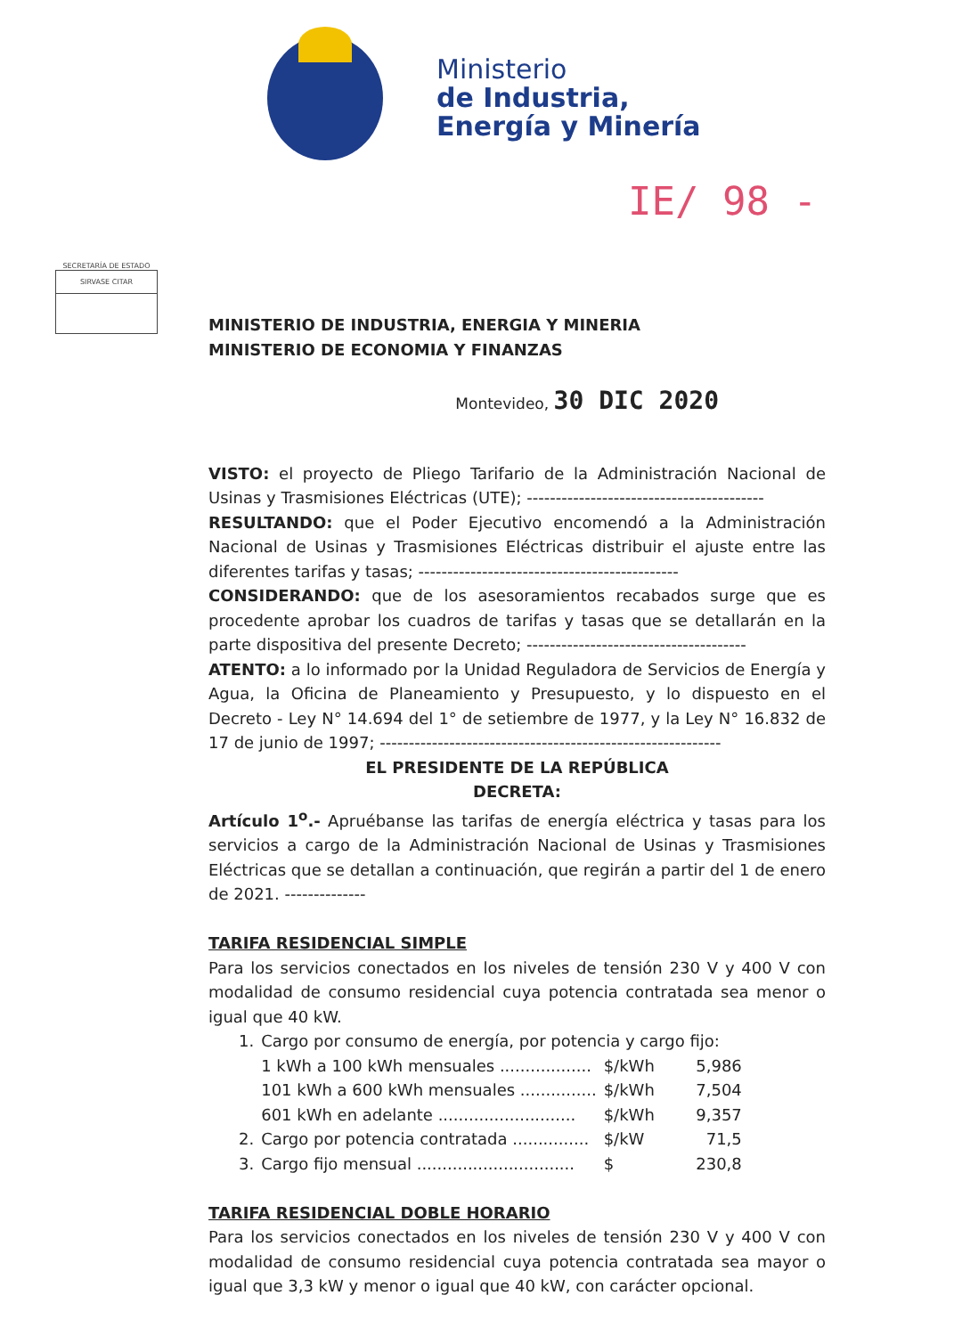Ministerio
de Industria,
Energía y Minería
IE/ 98 -
SECRETARÍA DE ESTADO
SIRVASE CITAR
MINISTERIO DE INDUSTRIA, ENERGIA Y MINERIA
MINISTERIO DE ECONOMIA Y FINANZAS
Montevideo, 30 DIC 2020
VISTO: el proyecto de Pliego Tarifario de la Administración Nacional de Usinas y Trasmisiones Eléctricas (UTE); -----------------------------------------
RESULTANDO: que el Poder Ejecutivo encomendó a la Administración Nacional de Usinas y Trasmisiones Eléctricas distribuir el ajuste entre las diferentes tarifas y tasas; ---------------------------------------------
CONSIDERANDO: que de los asesoramientos recabados surge que es procedente aprobar los cuadros de tarifas y tasas que se detallarán en la parte dispositiva del presente Decreto; --------------------------------------
ATENTO: a lo informado por la Unidad Reguladora de Servicios de Energía y Agua, la Oficina de Planeamiento y Presupuesto, y lo dispuesto en el Decreto - Ley N° 14.694 del 1° de setiembre de 1977, y la Ley N° 16.832 de 17 de junio de 1997; -----------------------------------------------------------
EL PRESIDENTE DE LA REPÚBLICA
DECRETA:
Artículo 1<sup>o</sup>.- Apruébanse las tarifas de energía eléctrica y tasas para los servicios a cargo de la Administración Nacional de Usinas y Trasmisiones Eléctricas que se detallan a continuación, que regirán a partir del 1 de enero de 2021. --------------
TARIFA RESIDENCIAL SIMPLE
Para los servicios conectados en los niveles de tensión 230 V y 400 V con modalidad de consumo residencial cuya potencia contratada sea menor o igual que 40 kW.
| 1. | Cargo por consumo de energía, por potencia y cargo fijo: | | |
| | 1 kWh a 100 kWh mensuales .................. | $/kWh | 5,986 |
| | 101 kWh a 600 kWh mensuales ............... | $/kWh | 7,504 |
| | 601 kWh en adelante ........................... | $/kWh | 9,357 |
| 2. | Cargo por potencia contratada ............... | $/kW | 71,5 |
| 3. | Cargo fijo mensual ............................... | $ | 230,8 |
TARIFA RESIDENCIAL DOBLE HORARIO
Para los servicios conectados en los niveles de tensión 230 V y 400 V con modalidad de consumo residencial cuya potencia contratada sea mayor o igual que 3,3 kW y menor o igual que 40 kW, con carácter opcional.